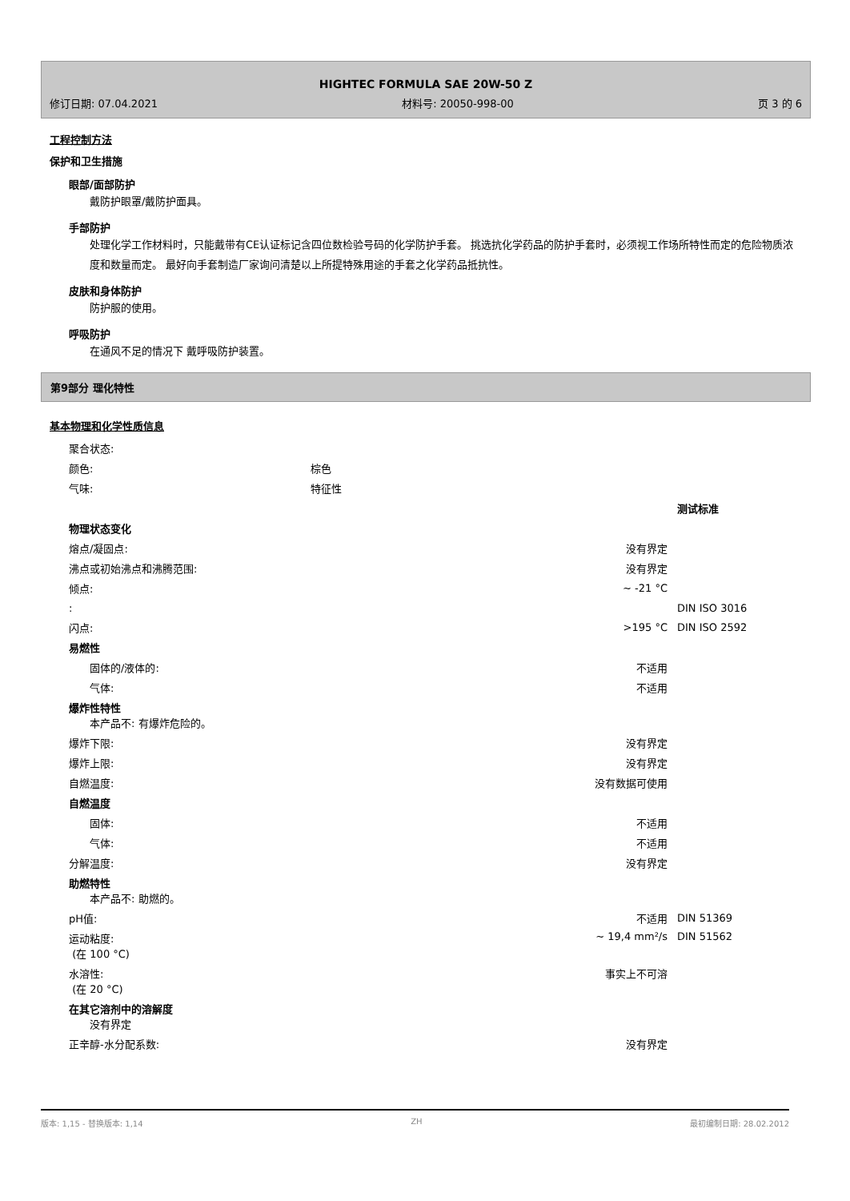HIGHTEC FORMULA SAE 20W-50 Z
修订日期: 07.04.2021 材料号: 20050-998-00 页 3 的 6
工程控制方法
保护和卫生措施
眼部/面部防护
戴防护眼罩/戴防护面具。
手部防护
处理化学工作材料时，只能戴带有CE认证标记含四位数检验号码的化学防护手套。 挑选抗化学药品的防护手套时，必须视工作场所特性而定的危险物质浓度和数量而定。 最好向手套制造厂家询问清楚以上所提特殊用途的手套之化学药品抵抗性。
皮肤和身体防护
防护服的使用。
呼吸防护
在通风不足的情况下 戴呼吸防护装置。
第9部分 理化特性
基本物理和化学性质信息
| 聚合状态: | | | |
| 颜色: | 棕色 | | |
| 气味: | 特征性 | | |
| | | | 测试标准 |
| 物理状态变化 | | | |
| 熔点/凝固点: | | 没有界定 | |
| 沸点或初始沸点和沸腾范围: | | 没有界定 | |
| 倾点: | | ~ -21 °C | |
| : | | | DIN ISO 3016 |
| 闪点: | | >195 °C | DIN ISO 2592 |
| 易燃性 | | | |
| 固体的/液体的: | | 不适用 | |
| 气体: | | 不适用 | |
| 爆炸性特性 本产品不: 有爆炸危险的。 | | | |
| 爆炸下限: | | 没有界定 | |
| 爆炸上限: | | 没有界定 | |
| 自燃温度: | | 没有数据可使用 | |
| 自燃温度 | | | |
| 固体: | | 不适用 | |
| 气体: | | 不适用 | |
| 分解温度: | | 没有界定 | |
| 助燃特性 本产品不: 助燃的。 | | | |
| pH值: | | 不适用 | DIN 51369 |
| 运动粘度: (在 100 °C) | | ~ 19,4 mm²/s | DIN 51562 |
| 水溶性: (在 20 °C) | | 事实上不可溶 | |
| 在其它溶剂中的溶解度 没有界定 | | | |
| 正辛醇-水分配系数: | | 没有界定 | |
版本: 1,15 - 替换版本: 1,14 ZH 最初编制日期: 28.02.2012